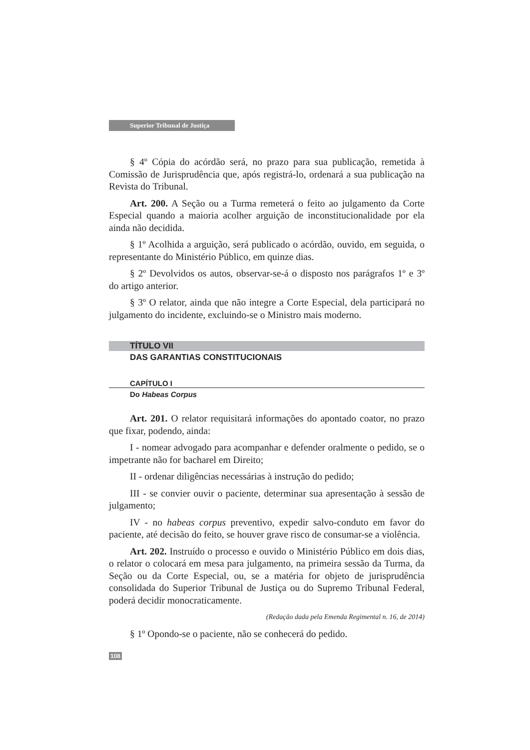Superior Tribunal de Justiça
§ 4º Cópia do acórdão será, no prazo para sua publicação, remetida à Comissão de Jurisprudência que, após registrá-lo, ordenará a sua publicação na Revista do Tribunal.
Art. 200. A Seção ou a Turma remeterá o feito ao julgamento da Corte Especial quando a maioria acolher arguição de inconstitucionalidade por ela ainda não decidida.
§ 1º Acolhida a arguição, será publicado o acórdão, ouvido, em seguida, o representante do Ministério Público, em quinze dias.
§ 2º Devolvidos os autos, observar-se-á o disposto nos parágrafos 1º e 3º do artigo anterior.
§ 3º O relator, ainda que não integre a Corte Especial, dela participará no julgamento do incidente, excluindo-se o Ministro mais moderno.
TÍTULO VII
DAS GARANTIAS CONSTITUCIONAIS
CAPÍTULO I
Do Habeas Corpus
Art. 201. O relator requisitará informações do apontado coator, no prazo que fixar, podendo, ainda:
I - nomear advogado para acompanhar e defender oralmente o pedido, se o impetrante não for bacharel em Direito;
II - ordenar diligências necessárias à instrução do pedido;
III - se convier ouvir o paciente, determinar sua apresentação à sessão de julgamento;
IV - no habeas corpus preventivo, expedir salvo-conduto em favor do paciente, até decisão do feito, se houver grave risco de consumar-se a violência.
Art. 202. Instruído o processo e ouvido o Ministério Público em dois dias, o relator o colocará em mesa para julgamento, na primeira sessão da Turma, da Seção ou da Corte Especial, ou, se a matéria for objeto de jurisprudência consolidada do Superior Tribunal de Justiça ou do Supremo Tribunal Federal, poderá decidir monocraticamente.
(Redação dada pela Emenda Regimental n. 16, de 2014)
§ 1º Opondo-se o paciente, não se conhecerá do pedido.
108